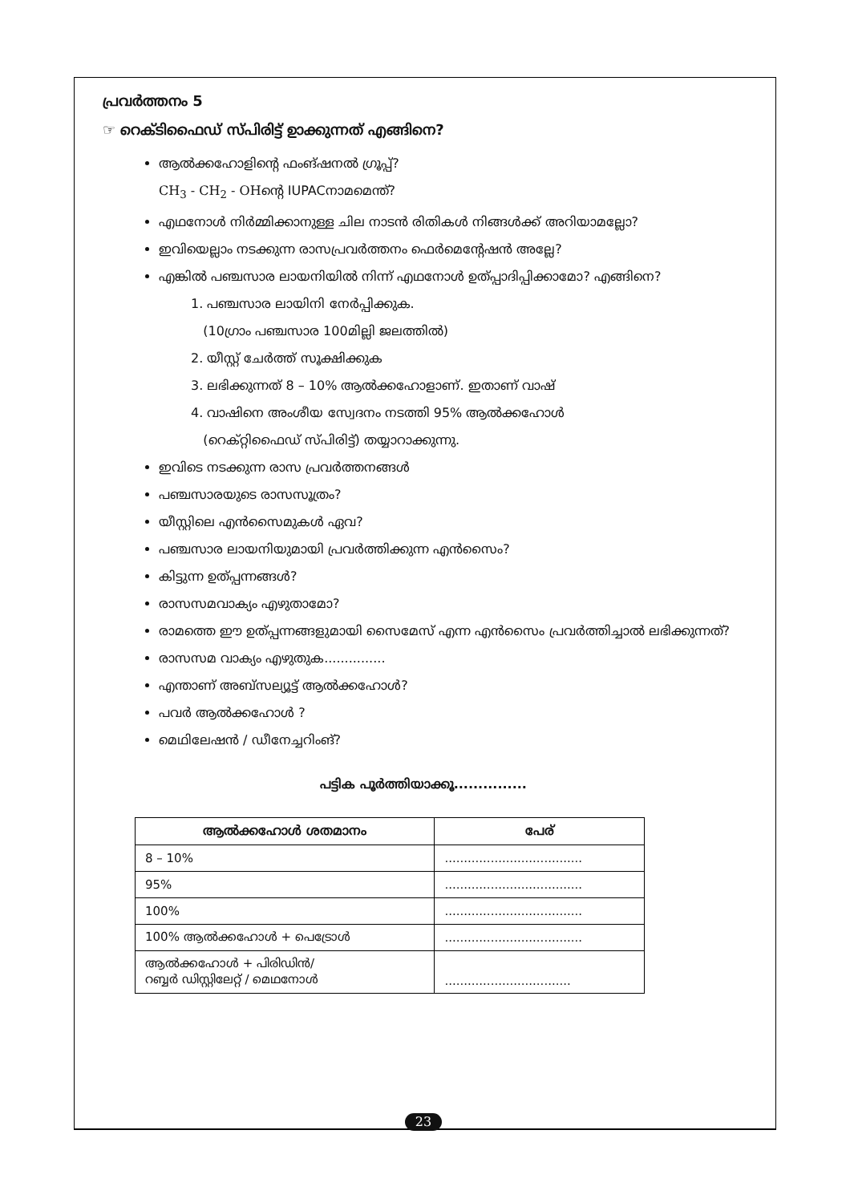പ്രവർത്തനം 5
☞ റെക്ടിഫൈഡ് സ്പിരിട്ട് ഉാക്കുന്നത് എങ്ങിനെ?
ആൽക്കഹോളിന്റെ ഫംങ്ഷനൽ ഗ്രൂപ്പ്?
CH<sub>3</sub> - CH<sub>2</sub> - OHന്റെ IUPACനാമമെന്ത്?
എഥനോൾ നിർമ്മിക്കാനുള്ള ചില നാടൻ രിതികൾ നിങ്ങൾക്ക് അറിയാമല്ലോ?
ഇവിയെല്ലാം നടക്കുന്ന രാസപ്രവർത്തനം ഫെർമെന്റേഷൻ അല്ലേ?
എങ്കിൽ പഞ്ചസാര ലായനിയിൽ നിന്ന് എഥനോൾ ഉത്പ്പാദിപ്പിക്കാമോ? എങ്ങിനെ?
1. പഞ്ചസാര ലായിനി നേർപ്പിക്കുക.
(10ഗ്രാം പഞ്ചസാര 100മില്ലി ജലത്തിൽ)
2. യീസ്റ്റ് ചേർത്ത് സൂക്ഷിക്കുക
3. ലഭിക്കുന്നത് 8 – 10% ആൽക്കഹോളാണ്. ഇതാണ് വാഷ്
4. വാഷിനെ അംശീയ സ്വേദനം നടത്തി 95% ആൽക്കഹോൾ
(റെക്റ്റിഫൈഡ് സ്പിരിട്ട്) തയ്യാറാക്കുന്നു.
ഇവിടെ നടക്കുന്ന രാസ പ്രവർത്തനങ്ങൾ
പഞ്ചസാരയുടെ രാസസൂത്രം?
യീസ്റ്റിലെ എൻസൈമുകൾ ഏവ?
പഞ്ചസാര ലായനിയുമായി പ്രവർത്തിക്കുന്ന എൻസൈം?
കിട്ടുന്ന ഉത്പ്പന്നങ്ങൾ?
രാസസമവാക്യം എഴുതാമോ?
രാമത്തെ ഈ ഉത്പ്പന്നങ്ങളുമായി സൈമേസ് എന്ന എൻസൈം പ്രവർത്തിച്ചാൽ ലഭിക്കുന്നത്?
രാസസമ വാക്യം എഴുതുക...............
എന്താണ് അബ്സല്യൂട്ട് ആൽക്കഹോൾ?
പവർ ആൽക്കഹോൾ ?
മെഥിലേഷൻ / ഡീനേച്ചറിംങ്?
പട്ടിക പൂർത്തിയാക്കൂ...............
| ആൽക്കഹോൾ ശതമാനം | പേര് |
| --- | --- |
| 8 – 10% | .................................... |
| 95% | .................................... |
| 100% | .................................... |
| 100% ആൽക്കഹോൾ + പെട്രോൾ | .................................... |
| ആൽക്കഹോൾ + പിരിഡിൻ/ റബ്ബർ ഡിസ്റ്റിലേറ്റ് / മെഥനോൾ | ................................. |
23